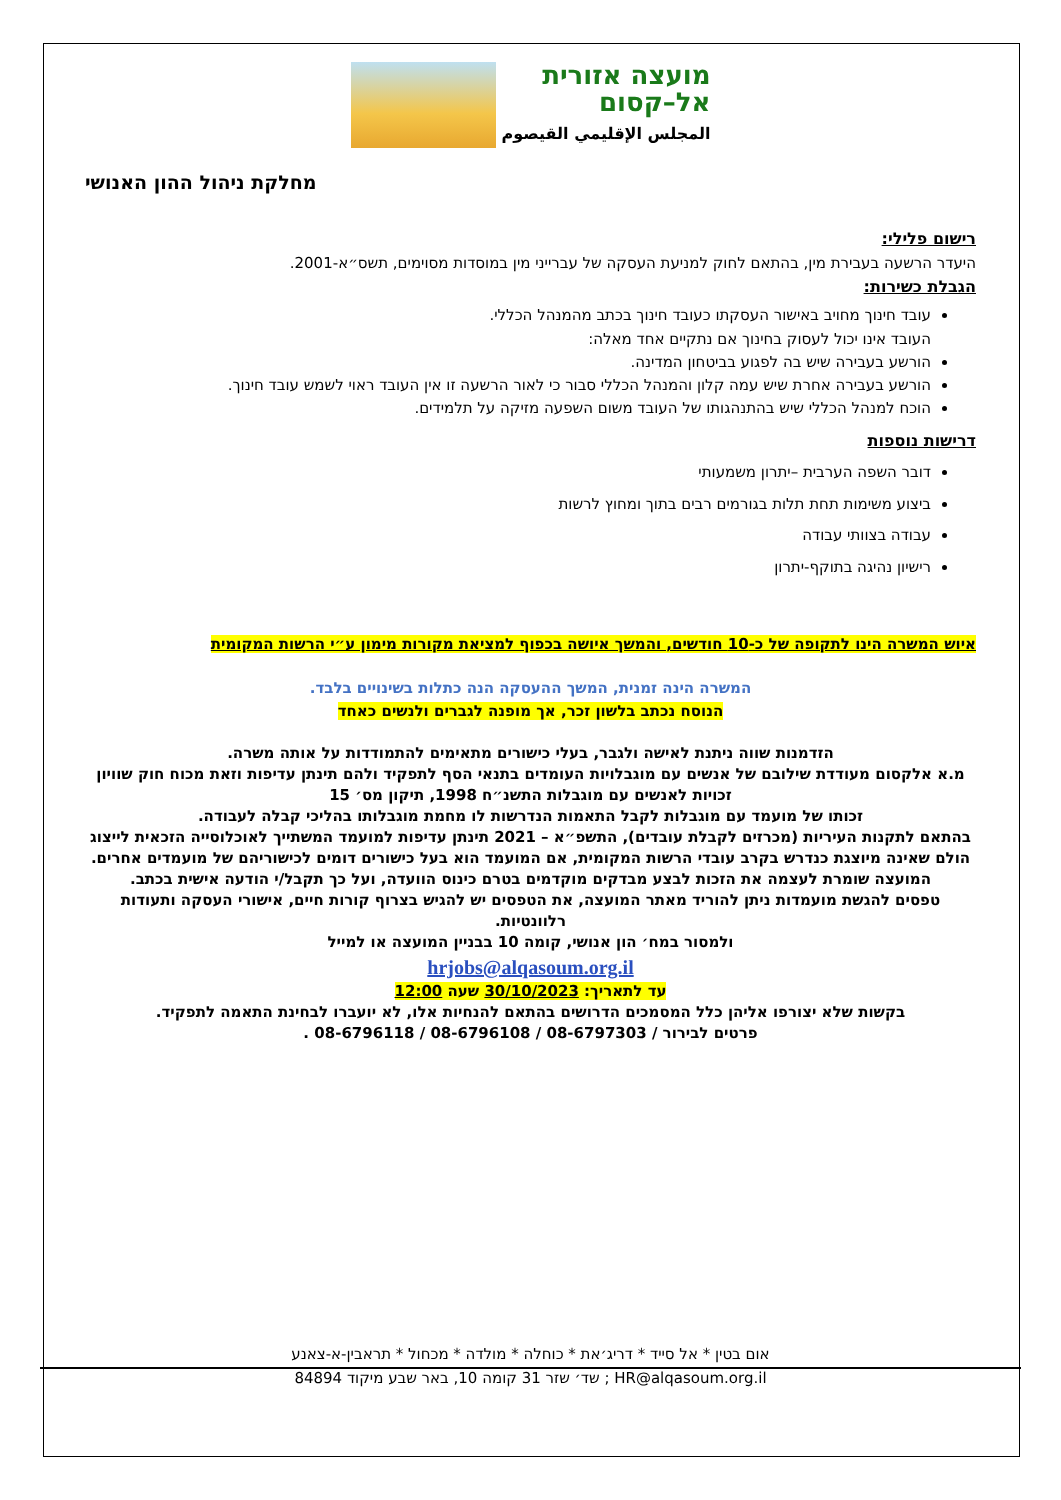מועצה אזורית
אל–קסום
المجلس الإقليمي القيصوم
מחלקת ניהול ההון האנושי
רישום פלילי:
היעדר הרשעה בעבירת מין, בהתאם לחוק למניעת העסקה של עברייני מין במוסדות מסוימים, תשס״א-2001.
הגבלת כשירות:
עובד חינוך מחויב באישור העסקתו כעובד חינוך בכתב מהמנהל הכללי.
העובד אינו יכול לעסוק בחינוך אם נתקיים אחד מאלה:
הורשע בעבירה שיש בה לפגוע בביטחון המדינה.
הורשע בעבירה אחרת שיש עמה קלון והמנהל הכללי סבור כי לאור הרשעה זו אין העובד ראוי לשמש עובד חינוך.
הוכח למנהל הכללי שיש בהתנהגותו של העובד משום השפעה מזיקה על תלמידים.
דרישות נוספות
דובר השפה הערבית –יתרון משמעותי
ביצוע משימות תחת תלות בגורמים רבים בתוך ומחוץ לרשות
עבודה בצוותי עבודה
רישיון נהיגה בתוקף-יתרון
איוש המשרה הינו לתקופה של כ-10 חודשים, והמשך איושה בכפוף למציאת מקורות מימון ע״י הרשות המקומית
המשרה הינה זמנית, המשך ההעסקה הנה כתלות בשינויים בלבד.
הנוסח נכתב בלשון זכר, אך מופנה לגברים ולנשים כאחד
הזדמנות שווה ניתנת לאישה ולגבר, בעלי כישורים מתאימים להתמודדות על אותה משרה.
מ.א אלקסום מעודדת שילובם של אנשים עם מוגבלויות העומדים בתנאי הסף לתפקיד ולהם תינתן עדיפות וזאת מכוח חוק שוויון זכויות לאנשים עם מוגבלות התשנ״ח 1998, תיקון מס׳ 15
זכותו של מועמד עם מוגבלות לקבל התאמות הנדרשות לו מחמת מוגבלותו בהליכי קבלה לעבודה.
בהתאם לתקנות העיריות (מכרזים לקבלת עובדים), התשפ״א – 2021 תינתן עדיפות למועמד המשתייך לאוכלוסייה הזכאית לייצוג הולם שאינה מיוצגת כנדרש בקרב עובדי הרשות המקומית, אם המועמד הוא בעל כישורים דומים לכישוריהם של מועמדים אחרים.
המועצה שומרת לעצמה את הזכות לבצע מבדקים מוקדמים בטרם כינוס הוועדה, ועל כך תקבל/י הודעה אישית בכתב.
טפסים להגשת מועמדות ניתן להוריד מאתר המועצה, את הטפסים יש להגיש בצרוף קורות חיים, אישורי העסקה ותעודות רלוונטיות.
ולמסור במח׳ הון אנושי, קומה 10 בבניין המועצה או למייל
hrjobs@alqasoum.org.il
עד לתאריך: 30/10/2023 שעה 12:00
בקשות שלא יצורפו אליהן כלל המסמכים הדרושים בהתאם להנחיות אלו, לא יועברו לבחינת התאמה לתפקיד.
פרטים לבירור / 08-6797303 / 08-6796108 / 08-6796118 .
אום בטין * אל סייד * דריג׳את * כוחלה * מולדה * מכחול * תראבין-א-צאנע
HR@alqasoum.org.il ; שד׳ שזר 31 קומה 10, באר שבע מיקוד 84894